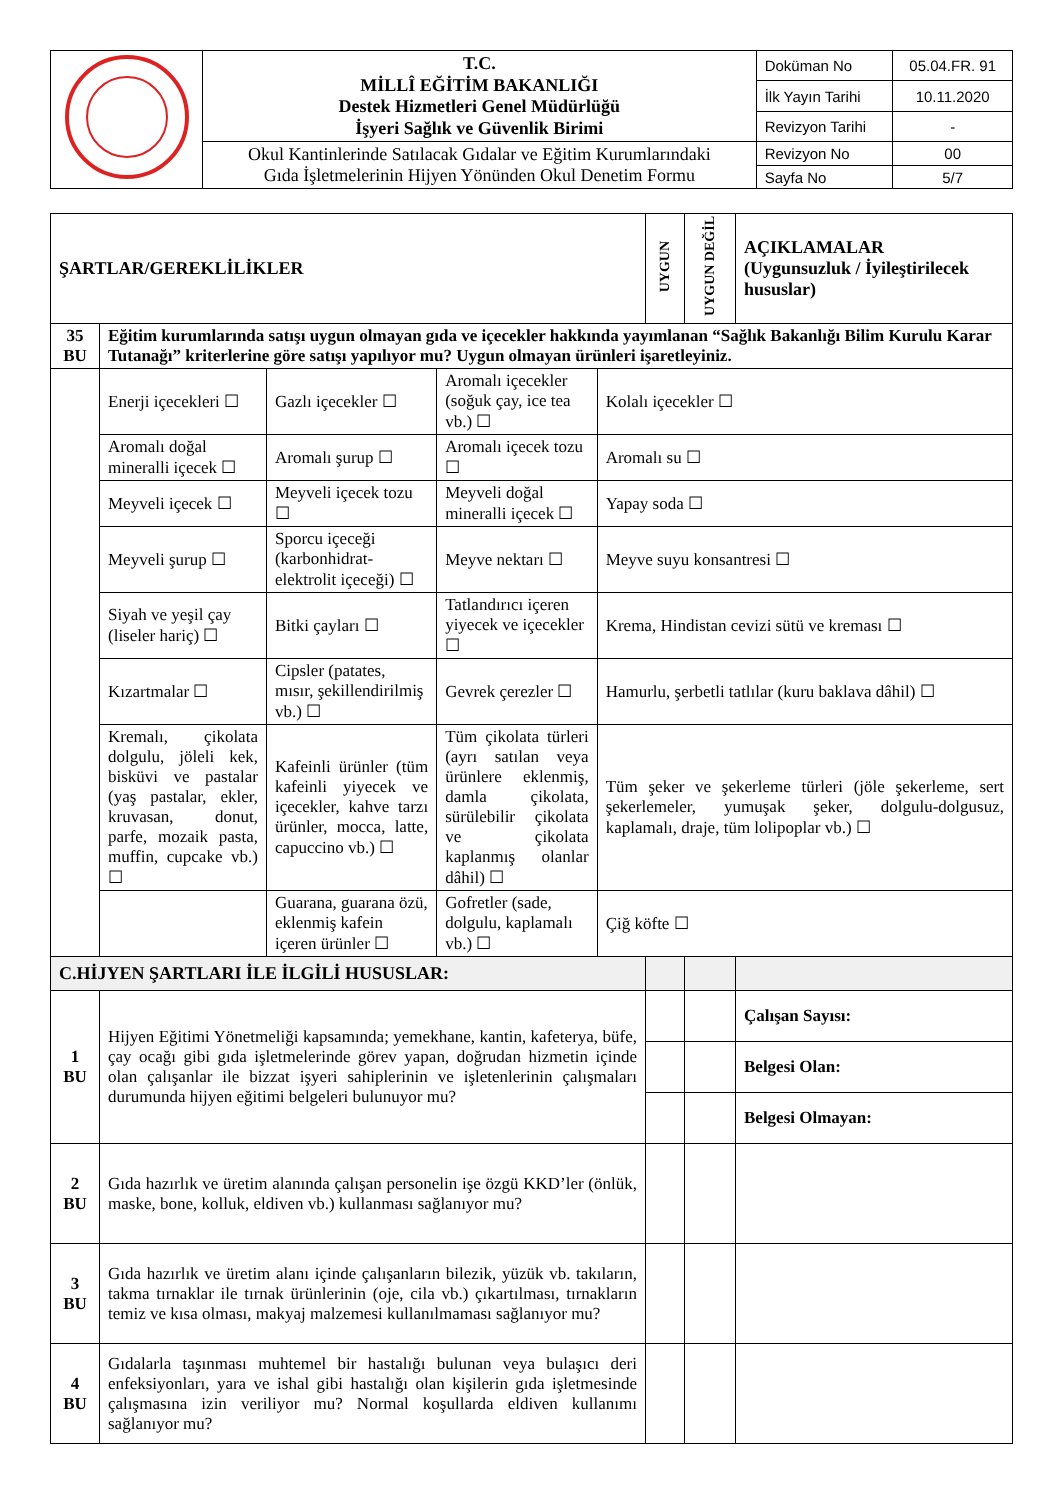| | T.C. MİLLÎ EĞİTİM BAKANLIĞI Destek Hizmetleri Genel Müdürlüğü İşyeri Sağlık ve Güvenlik Birimi | Doküman No | 05.04.FR. 91 |
| | | İlk Yayın Tarihi | 10.11.2020 |
| | | Revizyon Tarihi | - |
| | Okul Kantinlerinde Satılacak Gıdalar ve Eğitim Kurumlarındaki Gıda İşletmelerinin Hijyen Yönünden Okul Denetim Formu | Revizyon No | 00 |
| | | Sayfa No | 5/7 |
| ŞARTLAR/GEREKLİLİKLER | | | | | UYGUN | UYGUN DEĞİL | AÇIKLAMALAR (Uygunsuzluk / İyileştirilecek hususlar) |
| 35 BU | Eğitim kurumlarında satışı uygun olmayan gıda ve içecekler hakkında yayımlanan “Sağlık Bakanlığı Bilim Kurulu Karar Tutanağı” kriterlerine göre satışı yapılıyor mu? Uygun olmayan ürünleri işaretleyiniz. | | | | | | |
| | Enerji içecekleri ☐ | Gazlı içecekler ☐ | Aromalı içecekler (soğuk çay, ice tea vb.) ☐ | Kolalı içecekler ☐ | | | |
| | Aromalı doğal mineralli içecek ☐ | Aromalı şurup ☐ | Aromalı içecek tozu ☐ | Aromalı su ☐ | | | |
| | Meyveli içecek ☐ | Meyveli içecek tozu ☐ | Meyveli doğal mineralli içecek ☐ | Yapay soda ☐ | | | |
| | Meyveli şurup ☐ | Sporcu içeceği (karbonhidrat-elektrolit içeceği) ☐ | Meyve nektarı ☐ | Meyve suyu konsantresi ☐ | | | |
| | Siyah ve yeşil çay (liseler hariç) ☐ | Bitki çayları ☐ | Tatlandırıcı içeren yiyecek ve içecekler ☐ | Krema, Hindistan cevizi sütü ve kreması ☐ | | | |
| | Kızartmalar ☐ | Cipsler (patates, mısır, şekillendirilmiş vb.) ☐ | Gevrek çerezler ☐ | Hamurlu, şerbetli tatlılar (kuru baklava dâhil) ☐ | | | |
| | Kremalı, çikolata dolgulu, jöleli kek, bisküvi ve pastalar (yaş pastalar, ekler, kruvasan, donut, parfe, mozaik pasta, muffin, cupcake vb.) ☐ | Kafeinli ürünler (tüm kafeinli yiyecek ve içecekler, kahve tarzı ürünler, mocca, latte, capuccino vb.) ☐ | Tüm çikolata türleri (ayrı satılan veya ürünlere eklenmiş, damla çikolata, sürülebilir çikolata ve çikolata kaplanmış olanlar dâhil) ☐ | Tüm şeker ve şekerleme türleri (jöle şekerleme, sert şekerlemeler, yumuşak şeker, dolgulu-dolgusuz, kaplamalı, draje, tüm lolipoplar vb.) ☐ | | | |
| | | Guarana, guarana özü, eklenmiş kafein içeren ürünler ☐ | Gofretler (sade, dolgulu, kaplamalı vb.) ☐ | Çiğ köfte ☐ | | | |
| C.HİJYEN ŞARTLARI İLE İLGİLİ HUSUSLAR: | | | | | | | |
| 1 BU | Hijyen Eğitimi Yönetmeliği kapsamında; yemekhane, kantin, kafeterya, büfe, çay ocağı gibi gıda işletmelerinde görev yapan, doğrudan hizmetin içinde olan çalışanlar ile bizzat işyeri sahiplerinin ve işletenlerinin çalışmaları durumunda hijyen eğitimi belgeleri bulunuyor mu? | | | | | | Çalışan Sayısı: |
| | | | | | | | Belgesi Olan: |
| | | | | | | | Belgesi Olmayan: |
| 2 BU | Gıda hazırlık ve üretim alanında çalışan personelin işe özgü KKD’ler (önlük, maske, bone, kolluk, eldiven vb.) kullanması sağlanıyor mu? | | | | | | |
| 3 BU | Gıda hazırlık ve üretim alanı içinde çalışanların bilezik, yüzük vb. takıların, takma tırnaklar ile tırnak ürünlerinin (oje, cila vb.) çıkartılması, tırnakların temiz ve kısa olması, makyaj malzemesi kullanılmaması sağlanıyor mu? | | | | | | |
| 4 BU | Gıdalarla taşınması muhtemel bir hastalığı bulunan veya bulaşıcı deri enfeksiyonları, yara ve ishal gibi hastalığı olan kişilerin gıda işletmesinde çalışmasına izin veriliyor mu? Normal koşullarda eldiven kullanımı sağlanıyor mu? | | | | | | |